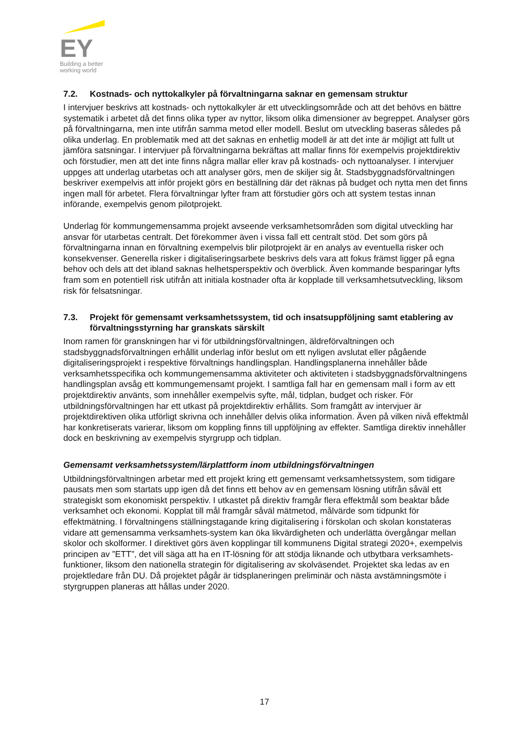EY
Building a better
working world
7.2. Kostnads- och nyttokalkyler på förvaltningarna saknar en gemensam struktur
I intervjuer beskrivs att kostnads- och nyttokalkyler är ett utvecklingsområde och att det behövs en bättre systematik i arbetet då det finns olika typer av nyttor, liksom olika dimensioner av begreppet. Analyser görs på förvaltningarna, men inte utifrån samma metod eller modell. Beslut om utveckling baseras således på olika underlag. En problematik med att det saknas en enhetlig modell är att det inte är möjligt att fullt ut jämföra satsningar. I intervjuer på förvaltningarna bekräftas att mallar finns för exempelvis projektdirektiv och förstudier, men att det inte finns några mallar eller krav på kostnads- och nyttoanalyser. I intervjuer uppges att underlag utarbetas och att analyser görs, men de skiljer sig åt. Stadsbyggnadsförvaltningen beskriver exempelvis att inför projekt görs en beställning där det räknas på budget och nytta men det finns ingen mall för arbetet. Flera förvaltningar lyfter fram att förstudier görs och att system testas innan införande, exempelvis genom pilotprojekt.
Underlag för kommungemensamma projekt avseende verksamhetsområden som digital utveckling har ansvar för utarbetas centralt. Det förekommer även i vissa fall ett centralt stöd. Det som görs på förvaltningarna innan en förvaltning exempelvis blir pilotprojekt är en analys av eventuella risker och konsekvenser. Generella risker i digitaliseringsarbete beskrivs dels vara att fokus främst ligger på egna behov och dels att det ibland saknas helhetsperspektiv och överblick. Även kommande besparingar lyfts fram som en potentiell risk utifrån att initiala kostnader ofta är kopplade till verksamhetsutveckling, liksom risk för felsatsningar.
7.3. Projekt för gemensamt verksamhetssystem, tid och insatsuppföljning samt etablering av förvaltningsstyrning har granskats särskilt
Inom ramen för granskningen har vi för utbildningsförvaltningen, äldreförvaltningen och stadsbyggnadsförvaltningen erhållit underlag inför beslut om ett nyligen avslutat eller pågående digitaliseringsprojekt i respektive förvaltnings handlingsplan. Handlingsplanerna innehåller både verksamhetsspecifika och kommungemensamma aktiviteter och aktiviteten i stadsbyggnadsförvaltningens handlingsplan avsåg ett kommungemensamt projekt. I samtliga fall har en gemensam mall i form av ett projektdirektiv använts, som innehåller exempelvis syfte, mål, tidplan, budget och risker. För utbildningsförvaltningen har ett utkast på projektdirektiv erhållits. Som framgått av intervjuer är projektdirektiven olika utförligt skrivna och innehåller delvis olika information. Även på vilken nivå effektmål har konkretiserats varierar, liksom om koppling finns till uppföljning av effekter. Samtliga direktiv innehåller dock en beskrivning av exempelvis styrgrupp och tidplan.
Gemensamt verksamhetssystem/lärplattform inom utbildningsförvaltningen
Utbildningsförvaltningen arbetar med ett projekt kring ett gemensamt verksamhetssystem, som tidigare pausats men som startats upp igen då det finns ett behov av en gemensam lösning utifrån såväl ett strategiskt som ekonomiskt perspektiv. I utkastet på direktiv framgår flera effektmål som beaktar både verksamhet och ekonomi. Kopplat till mål framgår såväl mätmetod, målvärde som tidpunkt för effektmätning. I förvaltningens ställningstagande kring digitalisering i förskolan och skolan konstateras vidare att gemensamma verksamhets-system kan öka likvärdigheten och underlätta övergångar mellan skolor och skolformer. I direktivet görs även kopplingar till kommunens Digital strategi 2020+, exempelvis principen av ”ETT”, det vill säga att ha en IT-lösning för att stödja liknande och utbytbara verksamhets-funktioner, liksom den nationella strategin för digitalisering av skolväsendet. Projektet ska ledas av en projektledare från DU. Då projektet pågår är tidsplaneringen preliminär och nästa avstämningsmöte i styrgruppen planeras att hållas under 2020.
17